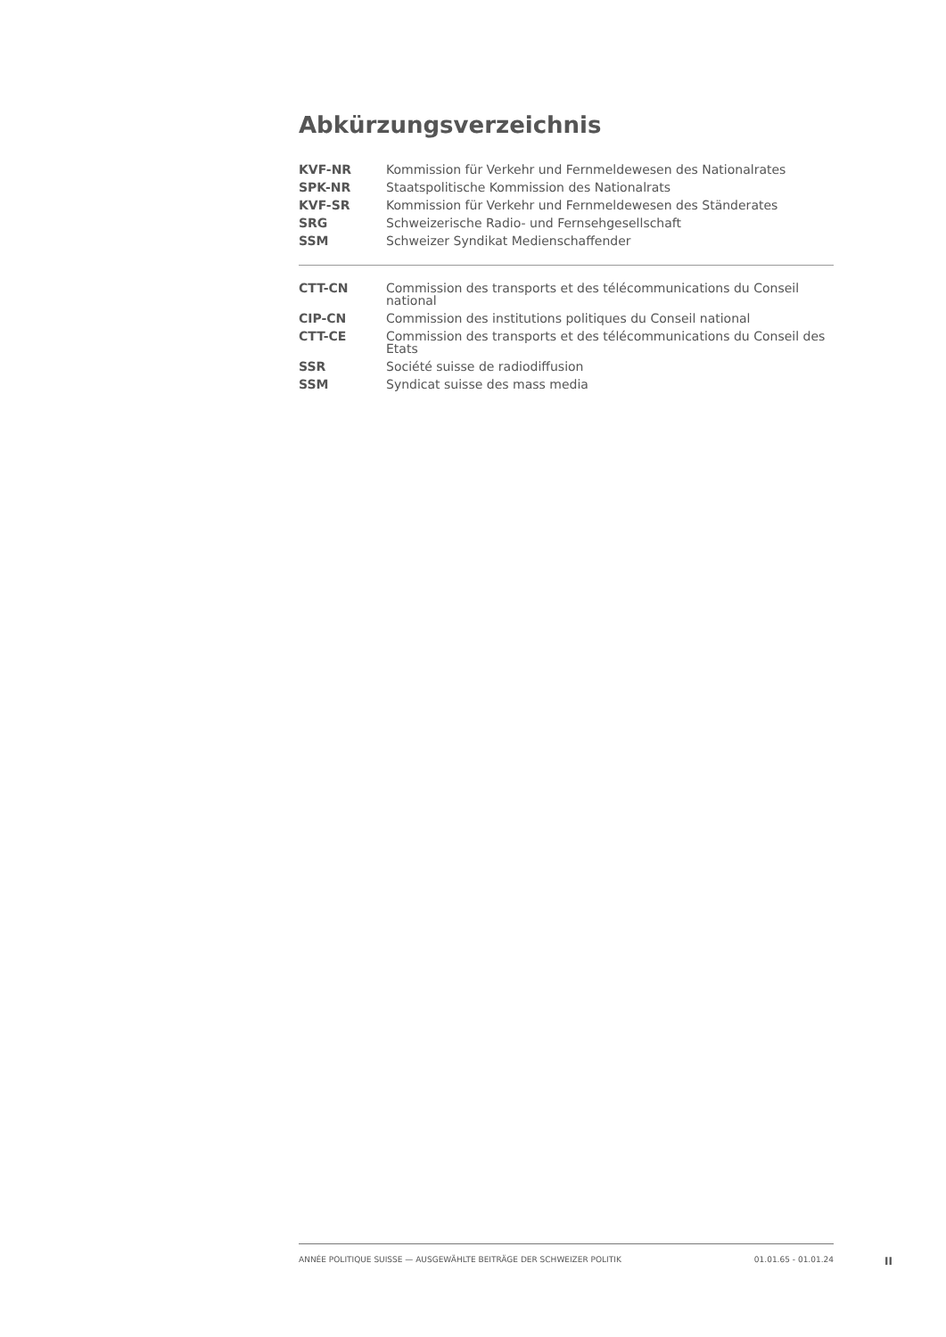Abkürzungsverzeichnis
| KVF-NR | Kommission für Verkehr und Fernmeldewesen des Nationalrates |
| SPK-NR | Staatspolitische Kommission des Nationalrats |
| KVF-SR | Kommission für Verkehr und Fernmeldewesen des Ständerates |
| SRG | Schweizerische Radio- und Fernsehgesellschaft |
| SSM | Schweizer Syndikat Medienschaffender |
| CTT-CN | Commission des transports et des télécommunications du Conseil national |
| CIP-CN | Commission des institutions politiques du Conseil national |
| CTT-CE | Commission des transports et des télécommunications du Conseil des Etats |
| SSR | Société suisse de radiodiffusion |
| SSM | Syndicat suisse des mass media |
ANNÉE POLITIQUE SUISSE — AUSGEWÄHLTE BEITRÄGE DER SCHWEIZER POLITIK 01.01.65 - 01.01.24
II